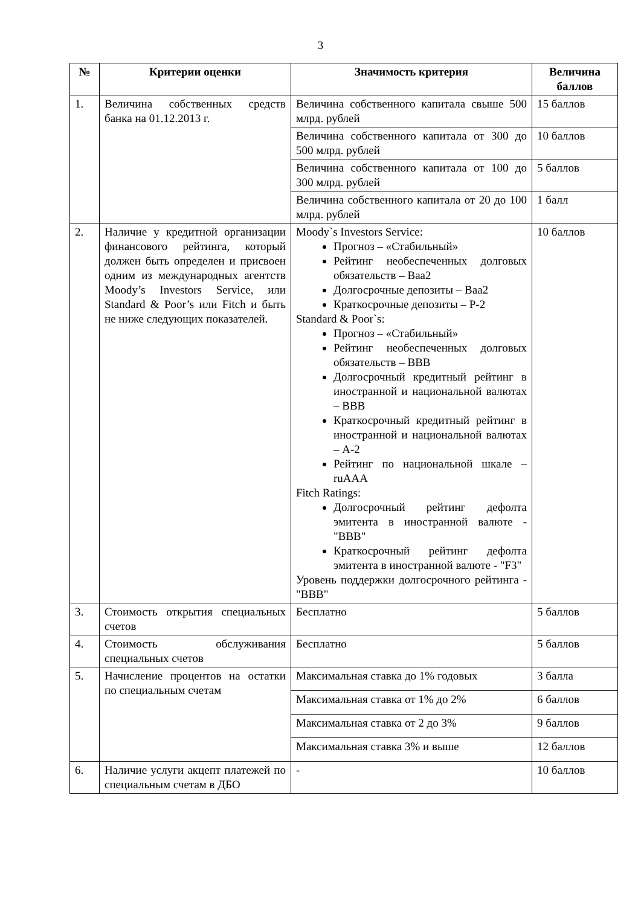3
| № | Критерии оценки | Значимость критерия | Величина баллов |
| --- | --- | --- | --- |
| 1. | Величина собственных средств банка на 01.12.2013 г. | Величина собственного капитала свыше 500 млрд. рублей | 15 баллов |
| | | Величина собственного капитала от 300 до 500 млрд. рублей | 10 баллов |
| | | Величина собственного капитала от 100 до 300 млрд. рублей | 5 баллов |
| | | Величина собственного капитала от 20 до 100 млрд. рублей | 1 балл |
| 2. | Наличие у кредитной организации финансового рейтинга, который должен быть определен и присвоен одним из международных агентств Moody’s Investors Service, или Standard & Poor’s или Fitch и быть не ниже следующих показателей. | Moody`s Investors Service: Прогноз – «Стабильный» Рейтинг необеспеченных долговых обязательств – Baa2 Долгосрочные депозиты – Baa2 Краткосрочные депозиты – P-2 Standard & Poor`s: Прогноз – «Стабильный» Рейтинг необеспеченных долговых обязательств – BBB Долгосрочный кредитный рейтинг в иностранной и национальной валютах – BBB Краткосрочный кредитный рейтинг в иностранной и национальной валютах – A-2 Рейтинг по национальной шкале –ruAAA Fitch Ratings: Долгосрочный рейтинг дефолта эмитента в иностранной валюте - "BBB" Краткосрочный рейтинг дефолта эмитента в иностранной валюте - "F3" Уровень поддержки долгосрочного рейтинга - "BBB" | 10 баллов |
| 3. | Стоимость открытия специальных счетов | Бесплатно | 5 баллов |
| 4. | Стоимость обслуживания специальных счетов | Бесплатно | 5 баллов |
| 5. | Начисление процентов на остатки по специальным счетам | Максимальная ставка до 1% годовых | 3 балла |
| | | Максимальная ставка от 1% до 2% | 6 баллов |
| | | Максимальная ставка от 2 до 3% | 9 баллов |
| | | Максимальная ставка 3% и выше | 12 баллов |
| 6. | Наличие услуги акцепт платежей по специальным счетам в ДБО | - | 10 баллов |